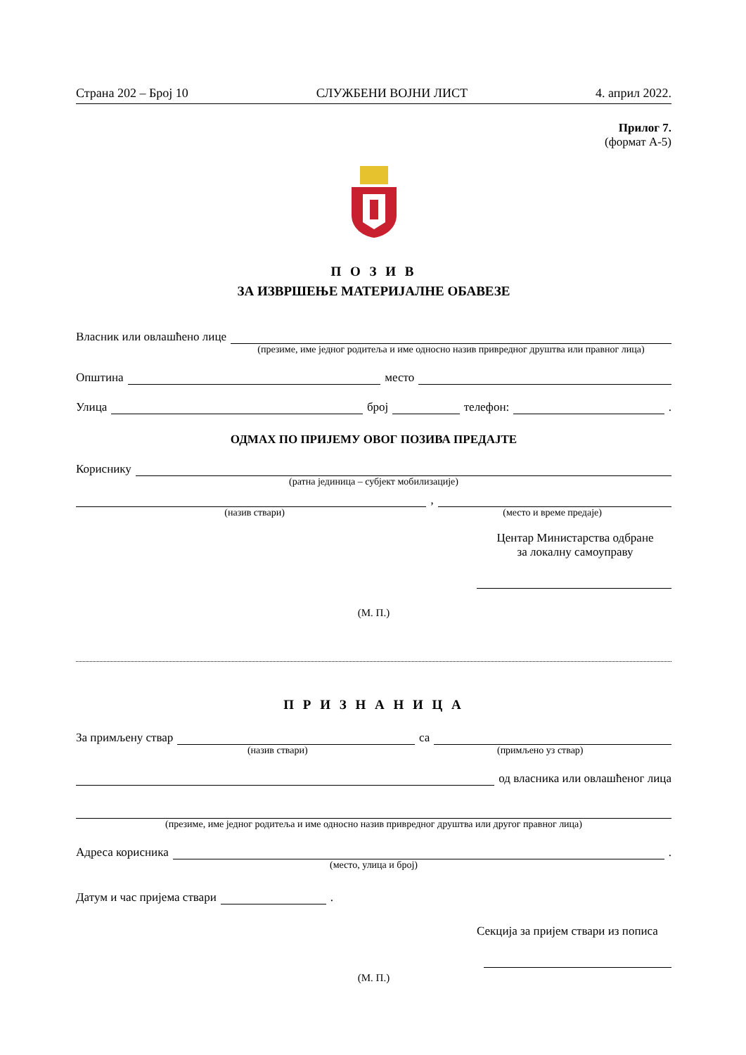Страна 202 – Број 10 СЛУЖБЕНИ ВОЈНИ ЛИСТ 4. април 2022.
Прилог 7.
(формат А-5)
П О З И В
ЗА ИЗВРШЕЊЕ МАТЕРИЈАЛНЕ ОБАВЕЗЕ
Власник или овлашћено лице
(презиме, име једног родитеља и име односно назив привредног друштва или правног лица)
Општина место
Улица број телефон: .
ОДМАХ ПО ПРИЈЕМУ ОВОГ ПОЗИВА ПРЕДАЈТЕ
Кориснику
(ратна јединица – субјект мобилизације)
,
(назив ствари) (место и време предаје)
Центар Министарства одбране
за локалну самоуправу
(М. П.)
П Р И З Н А Н И Ц А
За примљену ствар са
(назив ствари) (примљено уз ствар)
од власника или овлашћеног лица
(презиме, име једног родитеља и име односно назив привредног друштва или другог правног лица)
Адреса корисника .
(место, улица и број)
Датум и час пријема ствари .
Секција за пријем ствари из пописа
(М. П.)